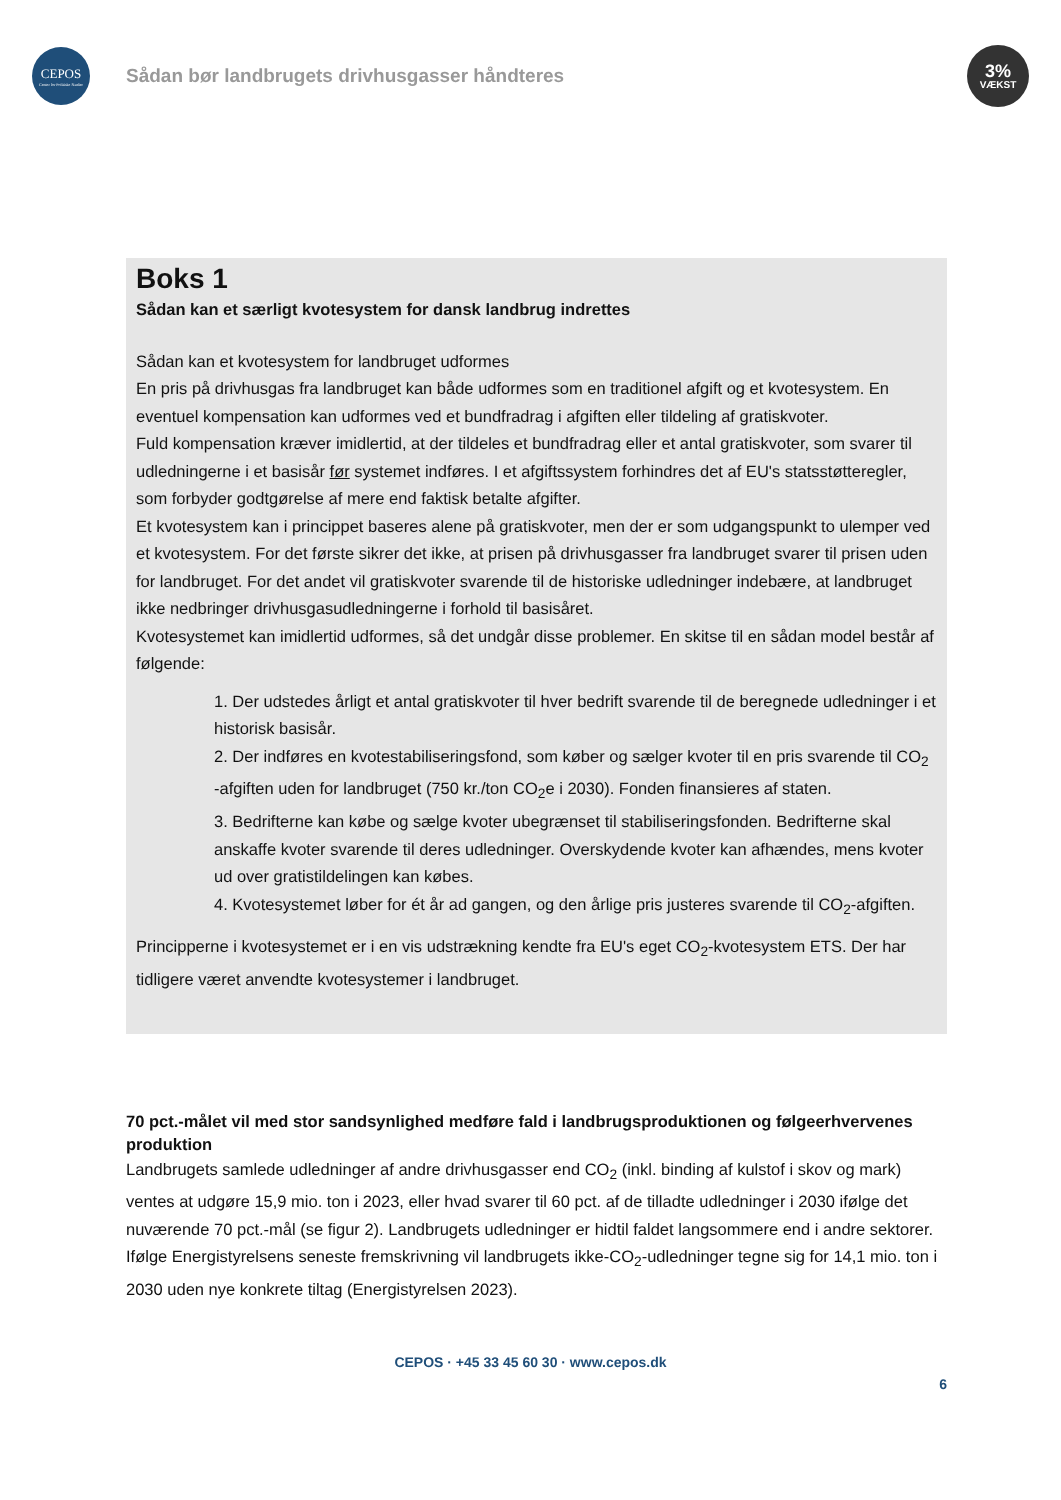CEPOS
Center for Politiske Studier
Sådan bør landbrugets drivhusgasser håndteres
3%
VÆKST
Boks 1
Sådan kan et særligt kvotesystem for dansk landbrug indrettes
Sådan kan et kvotesystem for landbruget udformes
En pris på drivhusgas fra landbruget kan både udformes som en traditionel afgift og et kvotesystem. En eventuel kompensation kan udformes ved et bundfradrag i afgiften eller tildeling af gratiskvoter.
Fuld kompensation kræver imidlertid, at der tildeles et bundfradrag eller et antal gratiskvoter, som svarer til udledningerne i et basisår før systemet indføres. I et afgiftssystem forhindres det af EU's statsstøtteregler, som forbyder godtgørelse af mere end faktisk betalte afgifter.
Et kvotesystem kan i princippet baseres alene på gratiskvoter, men der er som udgangspunkt to ulemper ved et kvotesystem. For det første sikrer det ikke, at prisen på drivhusgasser fra landbruget svarer til prisen uden for landbruget. For det andet vil gratiskvoter svarende til de historiske udledninger indebære, at landbruget ikke nedbringer drivhusgasudledningerne i forhold til basisåret.
Kvotesystemet kan imidlertid udformes, så det undgår disse problemer. En skitse til en sådan model består af følgende:
1. Der udstedes årligt et antal gratiskvoter til hver bedrift svarende til de beregnede udledninger i et historisk basisår.
2. Der indføres en kvotestabiliseringsfond, som køber og sælger kvoter til en pris svarende til CO<sub>2</sub> -afgiften uden for landbruget (750 kr./ton CO<sub>2</sub>e i 2030). Fonden finansieres af staten.
3. Bedrifterne kan købe og sælge kvoter ubegrænset til stabiliseringsfonden. Bedrifterne skal anskaffe kvoter svarende til deres udledninger. Overskydende kvoter kan afhændes, mens kvoter ud over gratistildelingen kan købes.
4. Kvotesystemet løber for ét år ad gangen, og den årlige pris justeres svarende til CO<sub>2</sub>-afgiften.
Principperne i kvotesystemet er i en vis udstrækning kendte fra EU's eget CO<sub>2</sub>-kvotesystem ETS. Der har tidligere været anvendte kvotesystemer i landbruget.
70 pct.-målet vil med stor sandsynlighed medføre fald i landbrugsproduktionen og følgeerhvervenes produktion
Landbrugets samlede udledninger af andre drivhusgasser end CO<sub>2</sub> (inkl. binding af kulstof i skov og mark) ventes at udgøre 15,9 mio. ton i 2023, eller hvad svarer til 60 pct. af de tilladte udledninger i 2030 ifølge det nuværende 70 pct.-mål (se figur 2). Landbrugets udledninger er hidtil faldet langsommere end i andre sektorer. Ifølge Energistyrelsens seneste fremskrivning vil landbrugets ikke-CO<sub>2</sub>-udledninger tegne sig for 14,1 mio. ton i 2030 uden nye konkrete tiltag (Energistyrelsen 2023).
CEPOS · +45 33 45 60 30 · www.cepos.dk
6